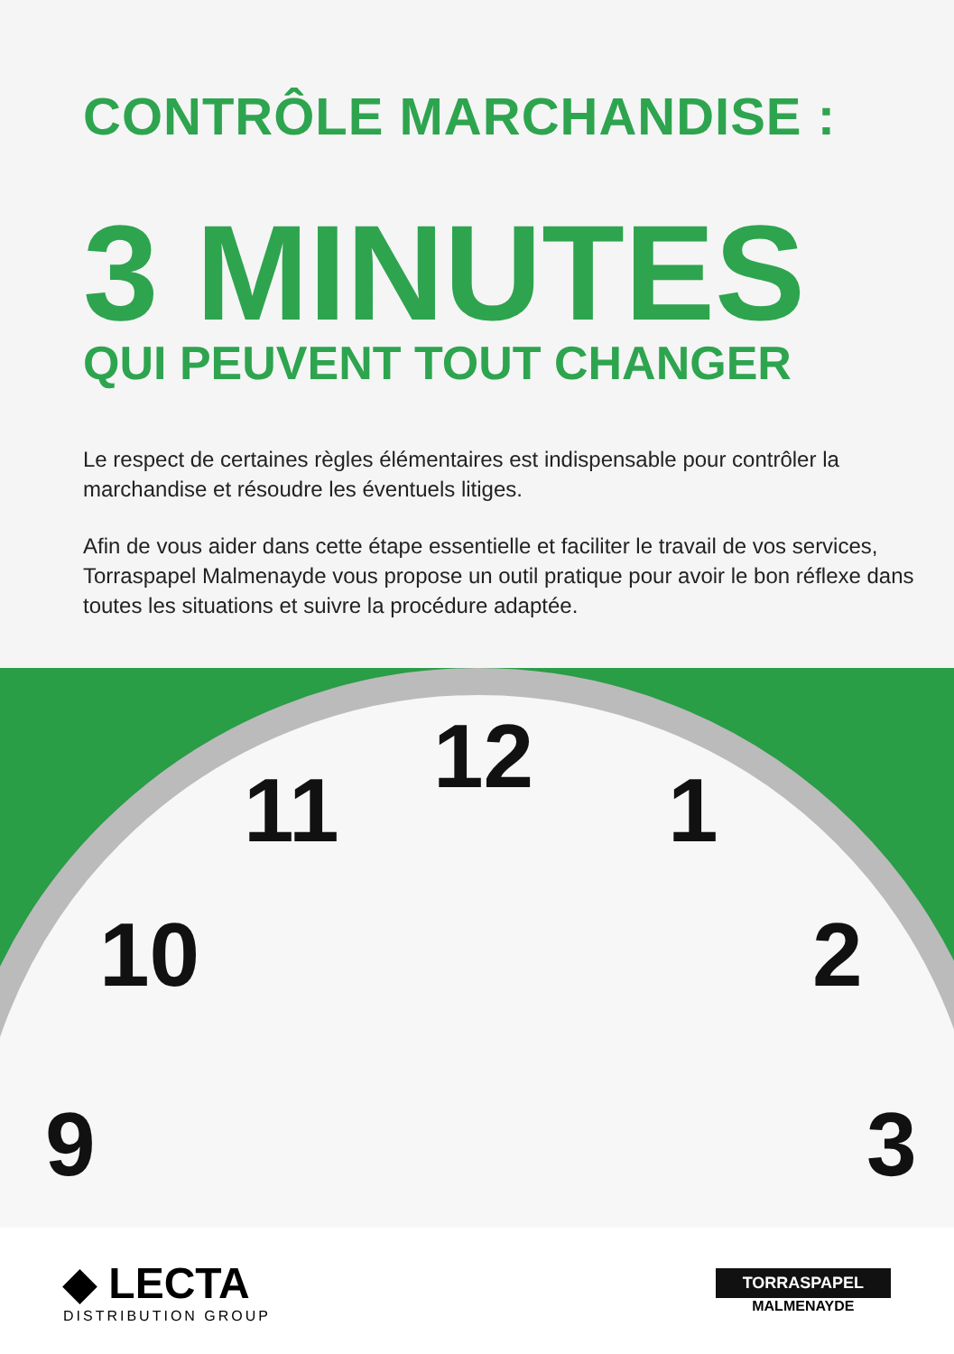CONTRÔLE MARCHANDISE :
3 MINUTES
QUI PEUVENT TOUT CHANGER
Le respect de certaines règles élémentaires est indispensable pour contrôler la marchandise et résoudre les éventuels litiges.
Afin de vous aider dans cette étape essentielle et faciliter le travail de vos services, Torraspapel Malmenayde vous propose un outil pratique pour avoir le bon réflexe dans toutes les situations et suivre la procédure adaptée.
12
11 1
10 2
9 3
◆ LECTA
DISTRIBUTION GROUP
TORRASPAPEL
MALMENAYDE